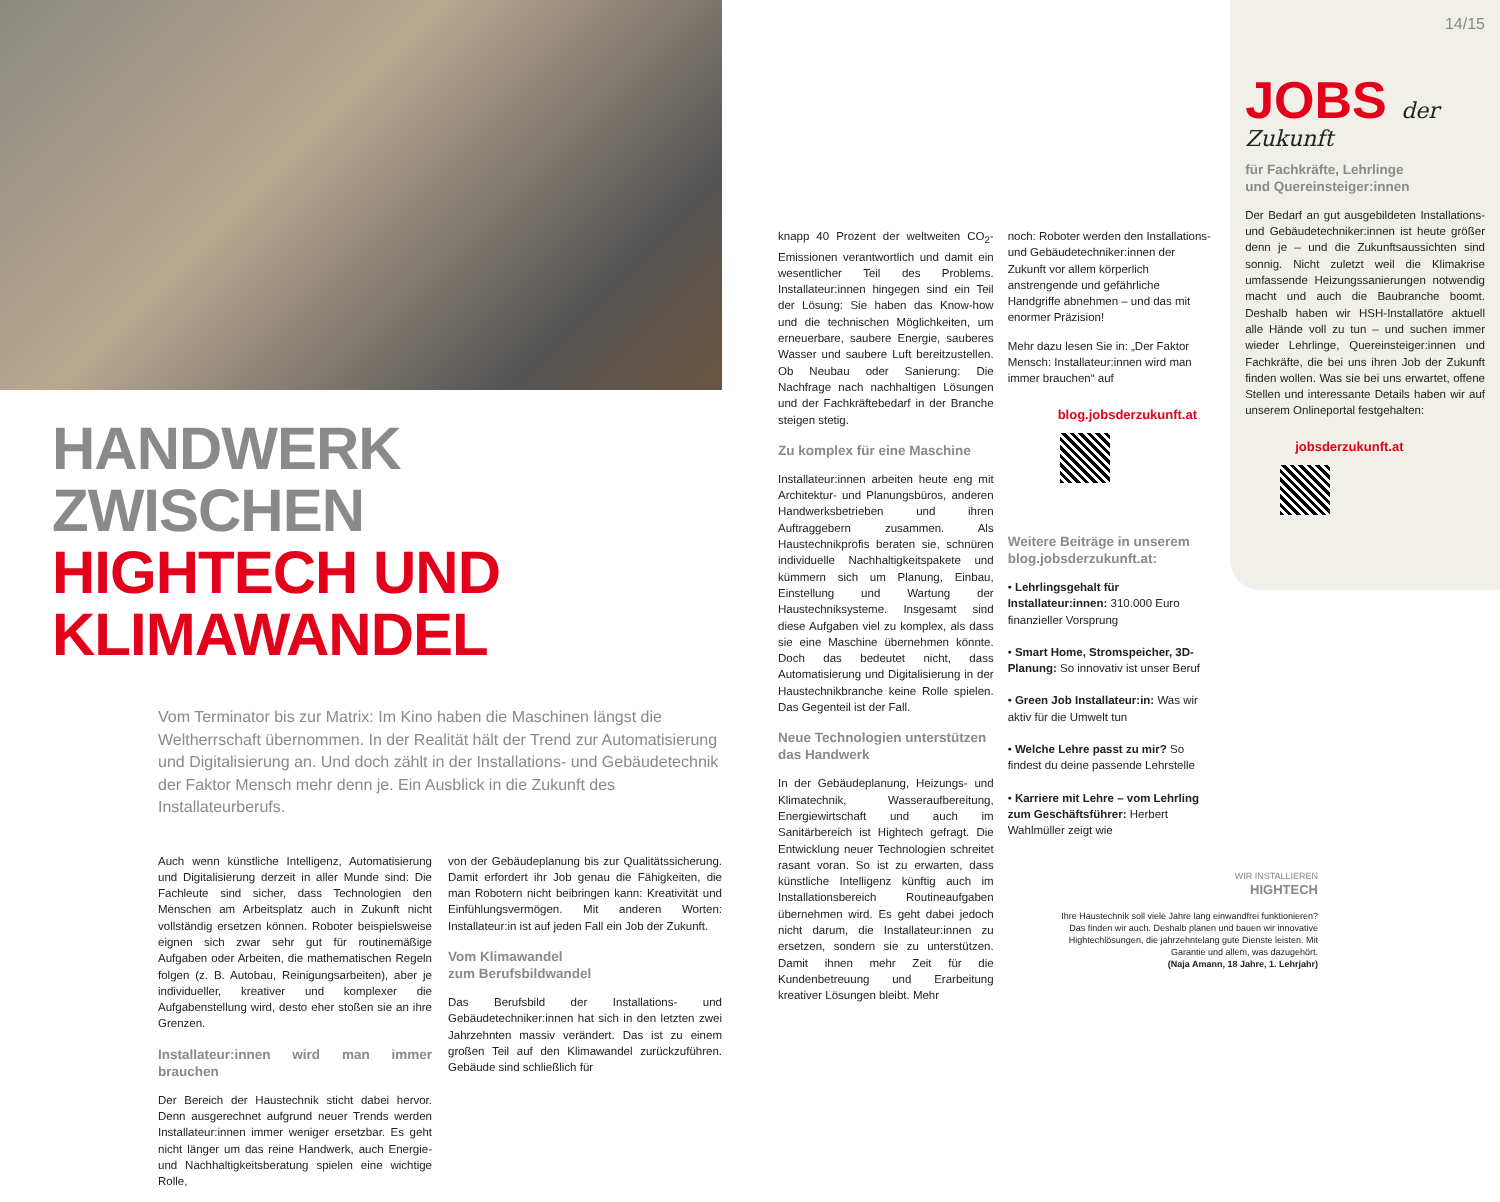HANDWERK ZWISCHEN
HIGHTECH UND KLIMAWANDEL
Vom Terminator bis zur Matrix: Im Kino haben die Maschinen längst die Weltherrschaft übernommen. In der Realität hält der Trend zur Automatisierung und Digitalisierung an. Und doch zählt in der Installations- und Gebäudetechnik der Faktor Mensch mehr denn je. Ein Ausblick in die Zukunft des Installateurberufs.
Auch wenn künstliche Intelligenz, Automatisierung und Digitalisierung derzeit in aller Munde sind: Die Fachleute sind sicher, dass Technologien den Menschen am Arbeitsplatz auch in Zukunft nicht vollständig ersetzen können. Roboter beispielsweise eignen sich zwar sehr gut für routinemäßige Aufgaben oder Arbeiten, die mathematischen Regeln folgen (z. B. Autobau, Reinigungsarbeiten), aber je individueller, kreativer und komplexer die Aufgabenstellung wird, desto eher stoßen sie an ihre Grenzen.
Installateur:innen wird man immer brauchen
Der Bereich der Haustechnik sticht dabei hervor. Denn ausgerechnet aufgrund neuer Trends werden Installateur:innen immer weniger ersetzbar. Es geht nicht länger um das reine Handwerk, auch Energie- und Nachhaltigkeitsberatung spielen eine wichtige Rolle,
von der Gebäudeplanung bis zur Qualitätssicherung. Damit erfordert ihr Job genau die Fähigkeiten, die man Robotern nicht beibringen kann: Kreativität und Einfühlungsvermögen. Mit anderen Worten: Installateur:in ist auf jeden Fall ein Job der Zukunft.
Vom Klimawandel
zum Berufsbildwandel
Das Berufsbild der Installations- und Gebäudetechniker:innen hat sich in den letzten zwei Jahrzehnten massiv verändert. Das ist zu einem großen Teil auf den Klimawandel zurückzuführen. Gebäude sind schließlich für
knapp 40 Prozent der weltweiten CO<sub>2</sub>-Emissionen verantwortlich und damit ein wesentlicher Teil des Problems. Installateur:innen hingegen sind ein Teil der Lösung: Sie haben das Know-how und die technischen Möglichkeiten, um erneuerbare, saubere Energie, sauberes Wasser und saubere Luft bereitzustellen. Ob Neubau oder Sanierung: Die Nachfrage nach nachhaltigen Lösungen und der Fachkräftebedarf in der Branche steigen stetig.
Zu komplex für eine Maschine
Installateur:innen arbeiten heute eng mit Architektur- und Planungsbüros, anderen Handwerksbetrieben und ihren Auftraggebern zusammen. Als Haustechnikprofis beraten sie, schnüren individuelle Nachhaltigkeitspakete und kümmern sich um Planung, Einbau, Einstellung und Wartung der Haustechniksysteme. Insgesamt sind diese Aufgaben viel zu komplex, als dass sie eine Maschine übernehmen könnte. Doch das bedeutet nicht, dass Automatisierung und Digitalisierung in der Haustechnikbranche keine Rolle spielen. Das Gegenteil ist der Fall.
Neue Technologien unterstützen
das Handwerk
In der Gebäudeplanung, Heizungs- und Klimatechnik, Wasseraufbereitung, Energiewirtschaft und auch im Sanitärbereich ist Hightech gefragt. Die Entwicklung neuer Technologien schreitet rasant voran. So ist zu erwarten, dass künstliche Intelligenz künftig auch im Installationsbereich Routineaufgaben übernehmen wird. Es geht dabei jedoch nicht darum, die Installateur:innen zu ersetzen, sondern sie zu unterstützen. Damit ihnen mehr Zeit für die Kundenbetreuung und Erarbeitung kreativer Lösungen bleibt. Mehr
noch: Roboter werden den Installations- und Gebäudetechniker:innen der Zukunft vor allem körperlich anstrengende und gefährliche Handgriffe abnehmen – und das mit enormer Präzision!
Mehr dazu lesen Sie in: „Der Faktor Mensch: Installateur:innen wird man immer brauchen“ auf
blog.jobsderzukunft.at
Weitere Beiträge in unserem blog.jobsderzukunft.at:
• Lehrlingsgehalt für Installateur:innen: 310.000 Euro finanzieller Vorsprung
• Smart Home, Stromspeicher, 3D-Planung: So innovativ ist unser Beruf
• Green Job Installateur:in: Was wir aktiv für die Umwelt tun
• Welche Lehre passt zu mir? So findest du deine passende Lehrstelle
• Karriere mit Lehre – vom Lehrling zum Geschäftsführer: Herbert Wahlmüller zeigt wie
14/15
JOBS der Zukunft
für Fachkräfte, Lehrlinge
und Quereinsteiger:innen
Der Bedarf an gut ausgebildeten Installations- und Gebäudetechniker:innen ist heute größer denn je – und die Zukunftsaussichten sind sonnig. Nicht zuletzt weil die Klimakrise umfassende Heizungssanierungen notwendig macht und auch die Baubranche boomt. Deshalb haben wir HSH-Installatöre aktuell alle Hände voll zu tun – und suchen immer wieder Lehrlinge, Quereinsteiger:innen und Fachkräfte, die bei uns ihren Job der Zukunft finden wollen. Was sie bei uns erwartet, offene Stellen und interessante Details haben wir auf unserem Onlineportal festgehalten:
jobsderzukunft.at
WIR INSTALLIEREN
HIGHTECH
Ihre Haustechnik soll viele Jahre lang einwandfrei funktionieren? Das finden wir auch. Deshalb planen und bauen wir innovative Hightechlösungen, die jahrzehntelang gute Dienste leisten. Mit Garantie und allem, was dazugehört.
(Naja Amann, 18 Jahre, 1. Lehrjahr)